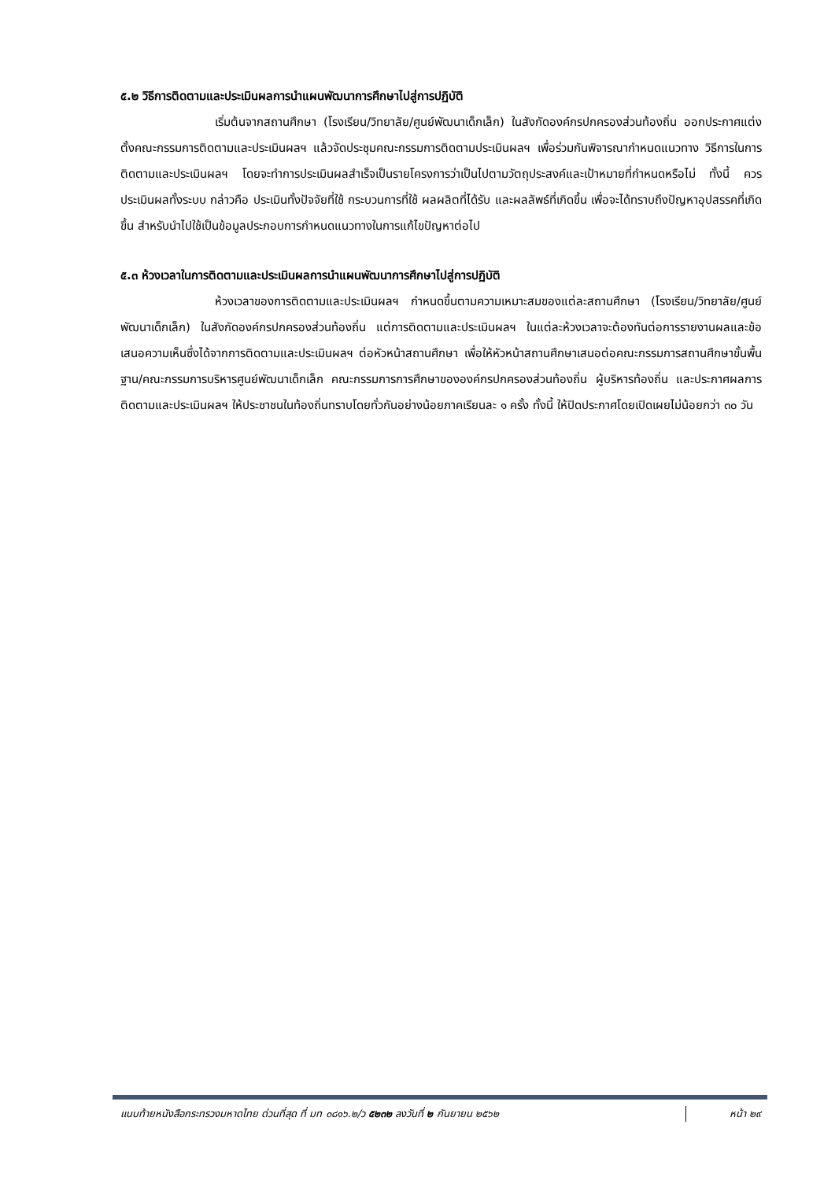๕.๒ วิธีการติดตามและประเมินผลการนำแผนพัฒนาการศึกษาไปสู่การปฏิบัติ
เริ่มต้นจากสถานศึกษา (โรงเรียน/วิทยาลัย/ศูนย์พัฒนาเด็กเล็ก) ในสังกัดองค์กรปกครองส่วนท้องถิ่น ออกประกาศแต่งตั้งคณะกรรมการติดตามและประเมินผลฯ แล้วจัดประชุมคณะกรรมการติดตามประเมินผลฯ เพื่อร่วมกันพิจารณากำหนดแนวทาง วิธีการในการติดตามและประเมินผลฯ โดยจะทำการประเมินผลสำเร็จเป็นรายโครงการว่าเป็นไปตามวัตถุประสงค์และเป้าหมายที่กำหนดหรือไม่ ทั้งนี้ ควรประเมินผลทั้งระบบ กล่าวคือ ประเมินทั้งปัจจัยที่ใช้ กระบวนการที่ใช้ ผลผลิตที่ได้รับ และผลลัพธ์ที่เกิดขึ้น เพื่อจะได้ทราบถึงปัญหาอุปสรรคที่เกิดขึ้น สำหรับนำไปใช้เป็นข้อมูลประกอบการกำหนดแนวทางในการแก้ไขปัญหาต่อไป
๕.๓ ห้วงเวลาในการติดตามและประเมินผลการนำแผนพัฒนาการศึกษาไปสู่การปฏิบัติ
ห้วงเวลาของการติดตามและประเมินผลฯ กำหนดขึ้นตามความเหมาะสมของแต่ละสถานศึกษา (โรงเรียน/วิทยาลัย/ศูนย์พัฒนาเด็กเล็ก) ในสังกัดองค์กรปกครองส่วนท้องถิ่น แต่การติดตามและประเมินผลฯ ในแต่ละห้วงเวลาจะต้องทันต่อการรายงานผลและข้อเสนอความเห็นซึ่งได้จากการติดตามและประเมินผลฯ ต่อหัวหน้าสถานศึกษา เพื่อให้หัวหน้าสถานศึกษาเสนอต่อคณะกรรมการสถานศึกษาขั้นพื้นฐาน/คณะกรรมการบริหารศูนย์พัฒนาเด็กเล็ก คณะกรรมการการศึกษาขององค์กรปกครองส่วนท้องถิ่น ผู้บริหารท้องถิ่น และประกาศผลการติดตามและประเมินผลฯ ให้ประชาชนในท้องถิ่นทราบโดยทั่วกันอย่างน้อยภาคเรียนละ ๑ ครั้ง ทั้งนี้ ให้ปิดประกาศโดยเปิดเผยไม่น้อยกว่า ๓๐ วัน
แนบท้ายหนังสือกระทรวงมหาดไทย ด่วนที่สุด ที่ มท ๐๘๑๖.๒/ว ๕๒๓๒ ลงวันที่ ๒ กันยายน ๒๕๖๒ หน้า ๒๙